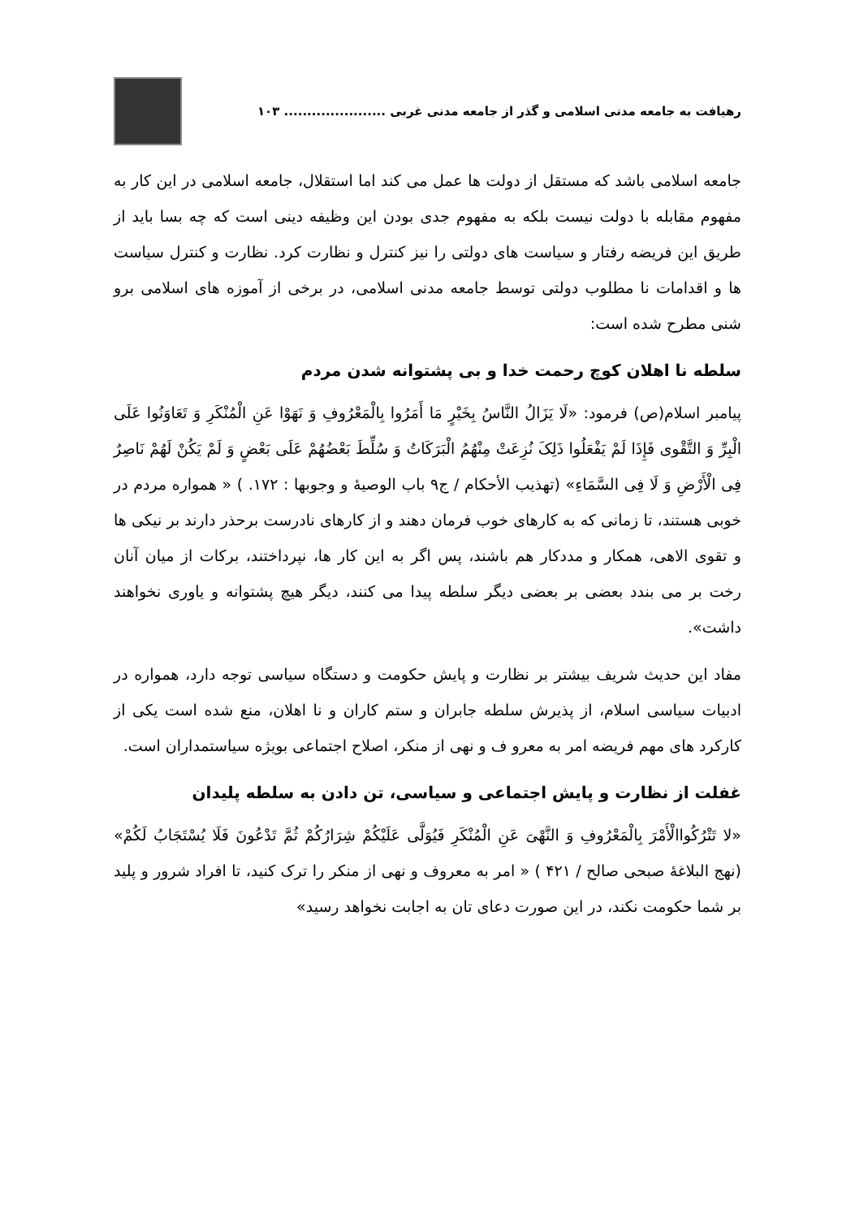رهیافت به جامعه مدنی اسلامی و گذر از جامعه مدنی غربی ...................... ۱۰۳
جامعه اسلامی باشد که مستقل از دولت ها عمل می کند اما استقلال، جامعه اسلامی در این کار به مفهوم مقابله با دولت نیست بلکه به مفهوم جدی بودن این وظیفه دینی است که چه بسا باید از طریق این فریضه رفتار و سیاست های دولتی را نیز کنترل و نظارت کرد. نظارت و کنترل سیاست ها و اقدامات نا مطلوب دولتی توسط جامعه مدنی اسلامی، در برخی از آموزه های اسلامی برو شنی مطرح شده است:
سلطه نا اهلان کوچ رحمت خدا و بی پشتوانه شدن مردم
پیامبر اسلام(ص) فرمود: «لَا یَزَالُ النَّاسُ بِخَیْرٍ مَا أَمَرُوا بِالْمَعْرُوفِ وَ نَهَوْا عَنِ الْمُنْکَرِ وَ تَعَاوَنُوا عَلَی الْبِرِّ وَ التَّقْوی فَإِذَا لَمْ یَفْعَلُوا ذَلِکَ نُزِعَتْ مِنْهُمُ الْبَرَکَاتُ وَ سُلِّطَ بَعْضُهُمْ عَلَی بَعْضٍ وَ لَمْ یَکُنْ لَهُمْ نَاصِرٌ فِی الْأَرْضِ وَ لَا فِی السَّمَاءِ» (تهذیب الأحکام / ج۹ باب الوصیۀ و وجوبها : ۱۷۲. ) « همواره مردم در خوبی هستند، تا زمانی که به کارهای خوب فرمان دهند و از کارهای نادرست برحذر دارند بر نیکی ها و تقوی الاهی، همکار و مددکار هم باشند، پس اگر به این کار ها، نپرداختند، برکات از میان آنان رخت بر می بندد بعضی بر بعضی دیگر سلطه پیدا می کنند، دیگر هیچ پشتوانه و یاوری نخواهند داشت».
مفاد این حدیث شریف بیشتر بر نظارت و پایش حکومت و دستگاه سیاسی توجه دارد، همواره در ادبیات سیاسی اسلام، از پذیرش سلطه جابران و ستم کاران و نا اهلان، منع شده است یکی از کارکرد های مهم فریضه امر به معرو ف و نهی از منکر، اصلاح اجتماعی بویژه سیاستمداران است.
غفلت از نظارت و پایش اجتماعی و سیاسی، تن دادن به سلطه پلیدان
«لا تَتْرُکُواالْأَمْرَ بِالْمَعْرُوفِ وَ النَّهْیَ عَنِ الْمُنْکَرِ فَیُوَلَّی عَلَیْکُمْ شِرَارُکُمْ ثُمَّ تَدْعُونَ فَلَا یُسْتَجَابُ لَکُمْ» (نهج البلاغۀ صبحی صالح / ۴۲۱ ) « امر به معروف و نهی از منکر را ترک کنید، تا افراد شرور و پلید بر شما حکومت نکند، در این صورت دعای تان به اجابت نخواهد رسید»